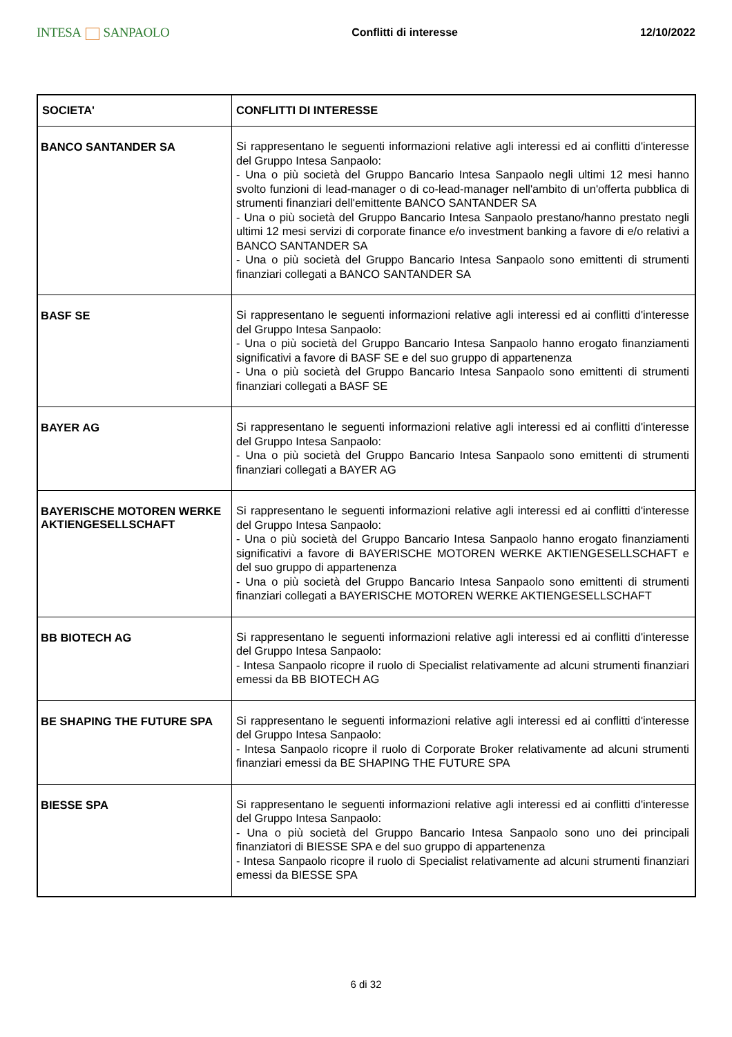INTESA SANPAOLO
Conflitti di interesse 12/10/2022
| SOCIETA' | CONFLITTI DI INTERESSE |
| --- | --- |
| BANCO SANTANDER SA | Si rappresentano le seguenti informazioni relative agli interessi ed ai conflitti d'interesse del Gruppo Intesa Sanpaolo: - Una o più società del Gruppo Bancario Intesa Sanpaolo negli ultimi 12 mesi hanno svolto funzioni di lead-manager o di co-lead-manager nell'ambito di un'offerta pubblica di strumenti finanziari dell'emittente BANCO SANTANDER SA - Una o più società del Gruppo Bancario Intesa Sanpaolo prestano/hanno prestato negli ultimi 12 mesi servizi di corporate finance e/o investment banking a favore di e/o relativi a BANCO SANTANDER SA - Una o più società del Gruppo Bancario Intesa Sanpaolo sono emittenti di strumenti finanziari collegati a BANCO SANTANDER SA |
| BASF SE | Si rappresentano le seguenti informazioni relative agli interessi ed ai conflitti d'interesse del Gruppo Intesa Sanpaolo: - Una o più società del Gruppo Bancario Intesa Sanpaolo hanno erogato finanziamenti significativi a favore di BASF SE e del suo gruppo di appartenenza - Una o più società del Gruppo Bancario Intesa Sanpaolo sono emittenti di strumenti finanziari collegati a BASF SE |
| BAYER AG | Si rappresentano le seguenti informazioni relative agli interessi ed ai conflitti d'interesse del Gruppo Intesa Sanpaolo: - Una o più società del Gruppo Bancario Intesa Sanpaolo sono emittenti di strumenti finanziari collegati a BAYER AG |
| BAYERISCHE MOTOREN WERKE AKTIENGESELLSCHAFT | Si rappresentano le seguenti informazioni relative agli interessi ed ai conflitti d'interesse del Gruppo Intesa Sanpaolo: - Una o più società del Gruppo Bancario Intesa Sanpaolo hanno erogato finanziamenti significativi a favore di BAYERISCHE MOTOREN WERKE AKTIENGESELLSCHAFT e del suo gruppo di appartenenza - Una o più società del Gruppo Bancario Intesa Sanpaolo sono emittenti di strumenti finanziari collegati a BAYERISCHE MOTOREN WERKE AKTIENGESELLSCHAFT |
| BB BIOTECH AG | Si rappresentano le seguenti informazioni relative agli interessi ed ai conflitti d'interesse del Gruppo Intesa Sanpaolo: - Intesa Sanpaolo ricopre il ruolo di Specialist relativamente ad alcuni strumenti finanziari emessi da BB BIOTECH AG |
| BE SHAPING THE FUTURE SPA | Si rappresentano le seguenti informazioni relative agli interessi ed ai conflitti d'interesse del Gruppo Intesa Sanpaolo: - Intesa Sanpaolo ricopre il ruolo di Corporate Broker relativamente ad alcuni strumenti finanziari emessi da BE SHAPING THE FUTURE SPA |
| BIESSE SPA | Si rappresentano le seguenti informazioni relative agli interessi ed ai conflitti d'interesse del Gruppo Intesa Sanpaolo: - Una o più società del Gruppo Bancario Intesa Sanpaolo sono uno dei principali finanziatori di BIESSE SPA e del suo gruppo di appartenenza - Intesa Sanpaolo ricopre il ruolo di Specialist relativamente ad alcuni strumenti finanziari emessi da BIESSE SPA |
6 di 32